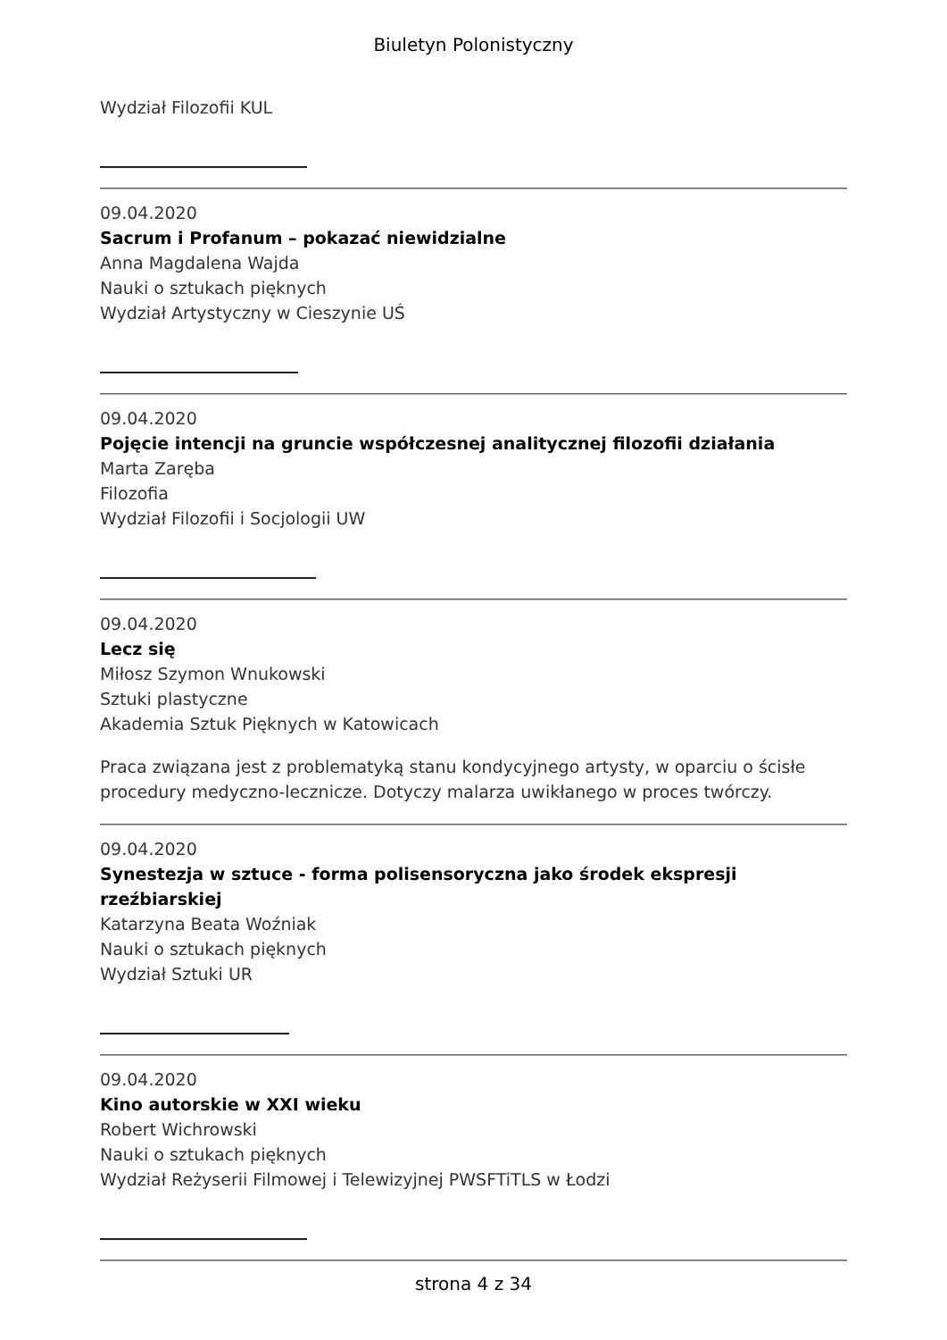Biuletyn Polonistyczny
Wydział Filozofii KUL
09.04.2020
Sacrum i Profanum – pokazać niewidzialne
Anna Magdalena Wajda
Nauki o sztukach pięknych
Wydział Artystyczny w Cieszynie UŚ
09.04.2020
Pojęcie intencji na gruncie współczesnej analitycznej filozofii działania
Marta Zaręba
Filozofia
Wydział Filozofii i Socjologii UW
09.04.2020
Lecz się
Miłosz Szymon Wnukowski
Sztuki plastyczne
Akademia Sztuk Pięknych w Katowicach
Praca związana jest z problematyką stanu kondycyjnego artysty, w oparciu o ścisłe procedury medyczno-lecznicze. Dotyczy malarza uwikłanego w proces twórczy.
09.04.2020
Synestezja w sztuce - forma polisensoryczna jako środek ekspresji rzeźbiarskiej
Katarzyna Beata Woźniak
Nauki o sztukach pięknych
Wydział Sztuki UR
09.04.2020
Kino autorskie w XXI wieku
Robert Wichrowski
Nauki o sztukach pięknych
Wydział Reżyserii Filmowej i Telewizyjnej PWSFTiTLS w Łodzi
strona 4 z 34